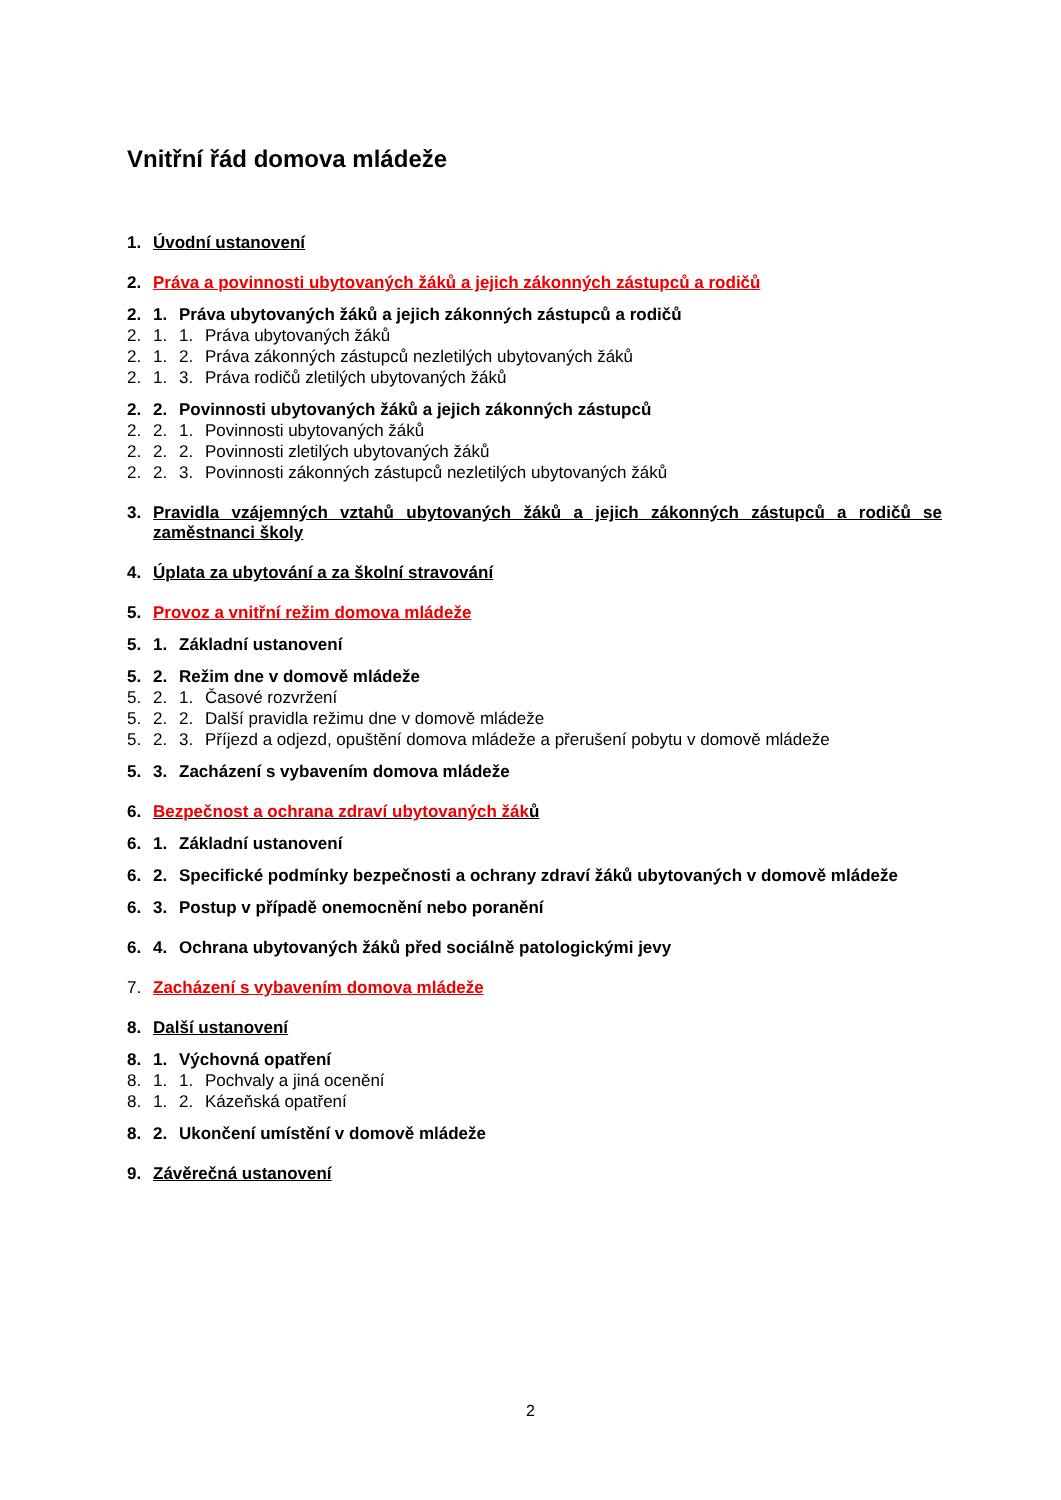Vnitřní řád domova mládeže
1. Úvodní ustanovení
2. Práva a povinnosti ubytovaných žáků a jejich zákonných zástupců a rodičů
2. 1. Práva ubytovaných žáků a jejich zákonných zástupců a rodičů
2. 1. 1. Práva ubytovaných žáků
2. 1. 2. Práva zákonných zástupců nezletilých ubytovaných žáků
2. 1. 3. Práva rodičů zletilých ubytovaných žáků
2. 2. Povinnosti ubytovaných žáků a jejich zákonných zástupců
2. 2. 1. Povinnosti ubytovaných žáků
2. 2. 2. Povinnosti zletilých ubytovaných žáků
2. 2. 3. Povinnosti zákonných zástupců nezletilých ubytovaných žáků
3. Pravidla vzájemných vztahů ubytovaných žáků a jejich zákonných zástupců a rodičů se zaměstnanci školy
4. Úplata za ubytování a za školní stravování
5. Provoz a vnitřní režim domova mládeže
5. 1. Základní ustanovení
5. 2. Režim dne v domově mládeže
5. 2. 1. Časové rozvržení
5. 2. 2. Další pravidla režimu dne v domově mládeže
5. 2. 3. Příjezd a odjezd, opuštění domova mládeže a přerušení pobytu v domově mládeže
5. 3. Zacházení s vybavením domova mládeže
6. Bezpečnost a ochrana zdraví ubytovaných žáků
6. 1. Základní ustanovení
6. 2. Specifické podmínky bezpečnosti a ochrany zdraví žáků ubytovaných v domově mládeže
6. 3. Postup v případě onemocnění nebo poranění
6. 4. Ochrana ubytovaných žáků před sociálně patologickými jevy
7. Zacházení s vybavením domova mládeže
8. Další ustanovení
8. 1. Výchovná opatření
8. 1. 1. Pochvaly a jiná ocenění
8. 1. 2. Kázeňská opatření
8. 2. Ukončení umístění v domově mládeže
9. Závěrečná ustanovení
2